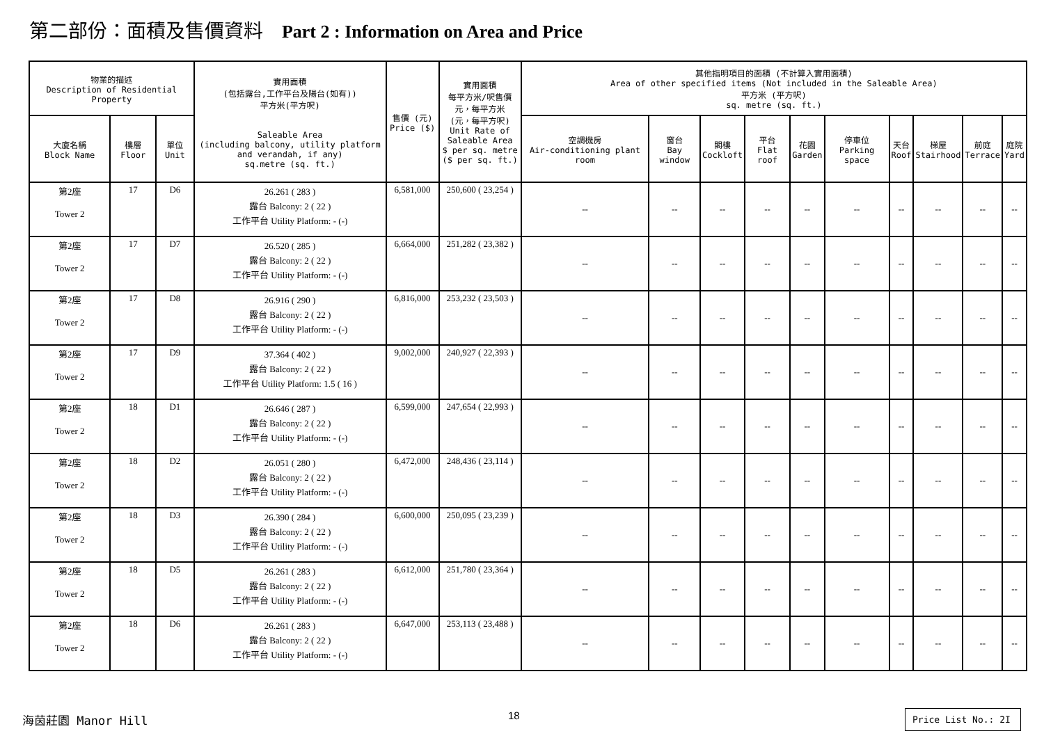第二部份：面積及售價資料 Part 2 : Information on Area and Price
| 物業的描述 Description of Residential Property | | | 實用面積 (包括露台,工作平台及陽台(如有)) 平方米(平方呎) Saleable Area (including balcony, utility platform and verandah, if any) sq.metre (sq. ft.) | 售價 (元) Price ($) | 實用面積 每平方米/呎售價 元，每平方米 (元，每平方呎) Unit Rate of Saleable Area $ per sq. metre ($ per sq. ft.) | 其他指明項目的面積 (不計算入實用面積) Area of other specified items (Not included in the Saleable Area) 平方米 (平方呎) sq. metre (sq. ft.) | | | | | | | | | |
| --- | --- | --- | --- | --- | --- | --- | --- | --- | --- | --- | --- | --- | --- | --- | --- |
| 大廈名稱 Block Name | 樓層 Floor | 單位 Unit | | | | 空調機房 Air-conditioning plant room | 窗台 Bay window | 閣樓 Cockloft | 平台 Flat roof | 花園 Garden | 停車位 Parking space | 天台 Roof | 梯屋 Stairhood | 前庭 Terrace | 庭院 Yard |
| 第2座 Tower 2 | 17 | D6 | 26.261 ( 283 ) 露台 Balcony: 2 ( 22 ) 工作平台 Utility Platform: - (-) | 6,581,000 | 250,600 ( 23,254 ) | -- | -- | -- | -- | -- | -- | -- | -- | -- | -- |
| 第2座 Tower 2 | 17 | D7 | 26.520 ( 285 ) 露台 Balcony: 2 ( 22 ) 工作平台 Utility Platform: - (-) | 6,664,000 | 251,282 ( 23,382 ) | -- | -- | -- | -- | -- | -- | -- | -- | -- | -- |
| 第2座 Tower 2 | 17 | D8 | 26.916 ( 290 ) 露台 Balcony: 2 ( 22 ) 工作平台 Utility Platform: - (-) | 6,816,000 | 253,232 ( 23,503 ) | -- | -- | -- | -- | -- | -- | -- | -- | -- | -- |
| 第2座 Tower 2 | 17 | D9 | 37.364 ( 402 ) 露台 Balcony: 2 ( 22 ) 工作平台 Utility Platform: 1.5 ( 16 ) | 9,002,000 | 240,927 ( 22,393 ) | -- | -- | -- | -- | -- | -- | -- | -- | -- | -- |
| 第2座 Tower 2 | 18 | D1 | 26.646 ( 287 ) 露台 Balcony: 2 ( 22 ) 工作平台 Utility Platform: - (-) | 6,599,000 | 247,654 ( 22,993 ) | -- | -- | -- | -- | -- | -- | -- | -- | -- | -- |
| 第2座 Tower 2 | 18 | D2 | 26.051 ( 280 ) 露台 Balcony: 2 ( 22 ) 工作平台 Utility Platform: - (-) | 6,472,000 | 248,436 ( 23,114 ) | -- | -- | -- | -- | -- | -- | -- | -- | -- | -- |
| 第2座 Tower 2 | 18 | D3 | 26.390 ( 284 ) 露台 Balcony: 2 ( 22 ) 工作平台 Utility Platform: - (-) | 6,600,000 | 250,095 ( 23,239 ) | -- | -- | -- | -- | -- | -- | -- | -- | -- | -- |
| 第2座 Tower 2 | 18 | D5 | 26.261 ( 283 ) 露台 Balcony: 2 ( 22 ) 工作平台 Utility Platform: - (-) | 6,612,000 | 251,780 ( 23,364 ) | -- | -- | -- | -- | -- | -- | -- | -- | -- | -- |
| 第2座 Tower 2 | 18 | D6 | 26.261 ( 283 ) 露台 Balcony: 2 ( 22 ) 工作平台 Utility Platform: - (-) | 6,647,000 | 253,113 ( 23,488 ) | -- | -- | -- | -- | -- | -- | -- | -- | -- | -- |
海茵莊園 Manor Hill 18 Price List No.: 2I